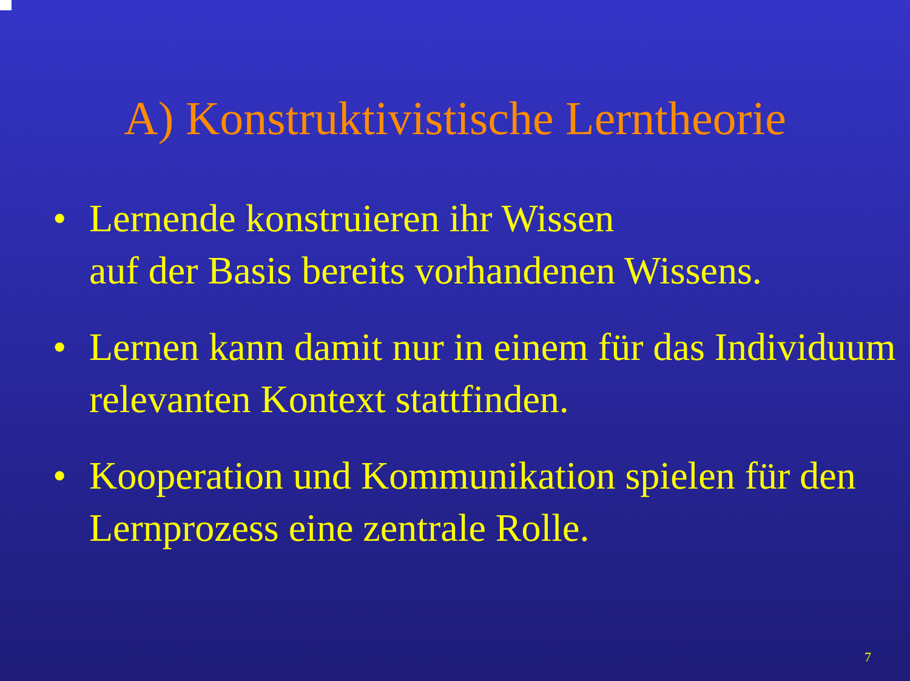A) Konstruktivistische Lerntheorie
• Lernende konstruieren ihr Wissen
auf der Basis bereits vorhandenen Wissens.
• Lernen kann damit nur in einem für das Individuum relevanten Kontext stattfinden.
• Kooperation und Kommunikation spielen für den Lernprozess eine zentrale Rolle.
7